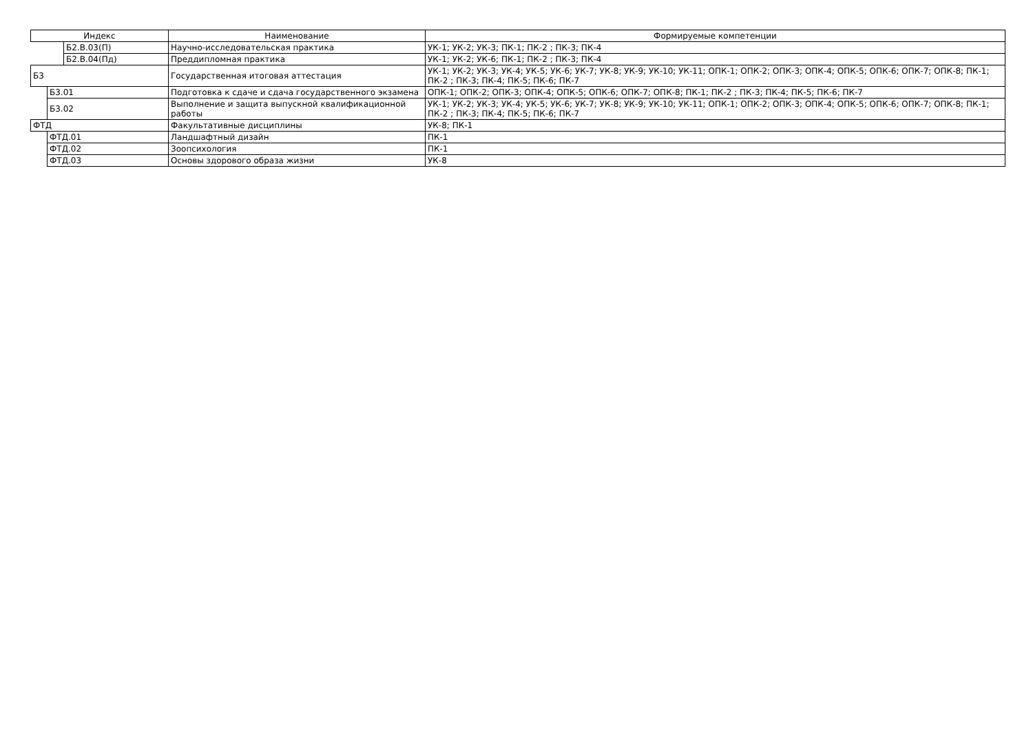| Индекс | | | Наименование | Формируемые компетенции |
| --- | --- | --- | --- | --- |
| | | Б2.В.03(П) | Научно-исследовательская практика | УК-1; УК-2; УК-3; ПК-1; ПК-2 ; ПК-3; ПК-4 |
| | | Б2.В.04(Пд) | Преддипломная практика | УК-1; УК-2; УК-6; ПК-1; ПК-2 ; ПК-3; ПК-4 |
| Б3 | | | Государственная итоговая аттестация | УК-1; УК-2; УК-3; УК-4; УК-5; УК-6; УК-7; УК-8; УК-9; УК-10; УК-11; ОПК-1; ОПК-2; ОПК-3; ОПК-4; ОПК-5; ОПК-6; ОПК-7; ОПК-8; ПК-1; ПК-2 ; ПК-3; ПК-4; ПК-5; ПК-6; ПК-7 |
| | Б3.01 | | Подготовка к сдаче и сдача государственного экзамена | ОПК-1; ОПК-2; ОПК-3; ОПК-4; ОПК-5; ОПК-6; ОПК-7; ОПК-8; ПК-1; ПК-2 ; ПК-3; ПК-4; ПК-5; ПК-6; ПК-7 |
| | Б3.02 | | Выполнение и защита выпускной квалификационной работы | УК-1; УК-2; УК-3; УК-4; УК-5; УК-6; УК-7; УК-8; УК-9; УК-10; УК-11; ОПК-1; ОПК-2; ОПК-3; ОПК-4; ОПК-5; ОПК-6; ОПК-7; ОПК-8; ПК-1; ПК-2 ; ПК-3; ПК-4; ПК-5; ПК-6; ПК-7 |
| ФТД | | | Факультативные дисциплины | УК-8; ПК-1 |
| | ФТД.01 | | Ландшафтный дизайн | ПК-1 |
| | ФТД.02 | | Зоопсихология | ПК-1 |
| | ФТД.03 | | Основы здорового образа жизни | УК-8 |